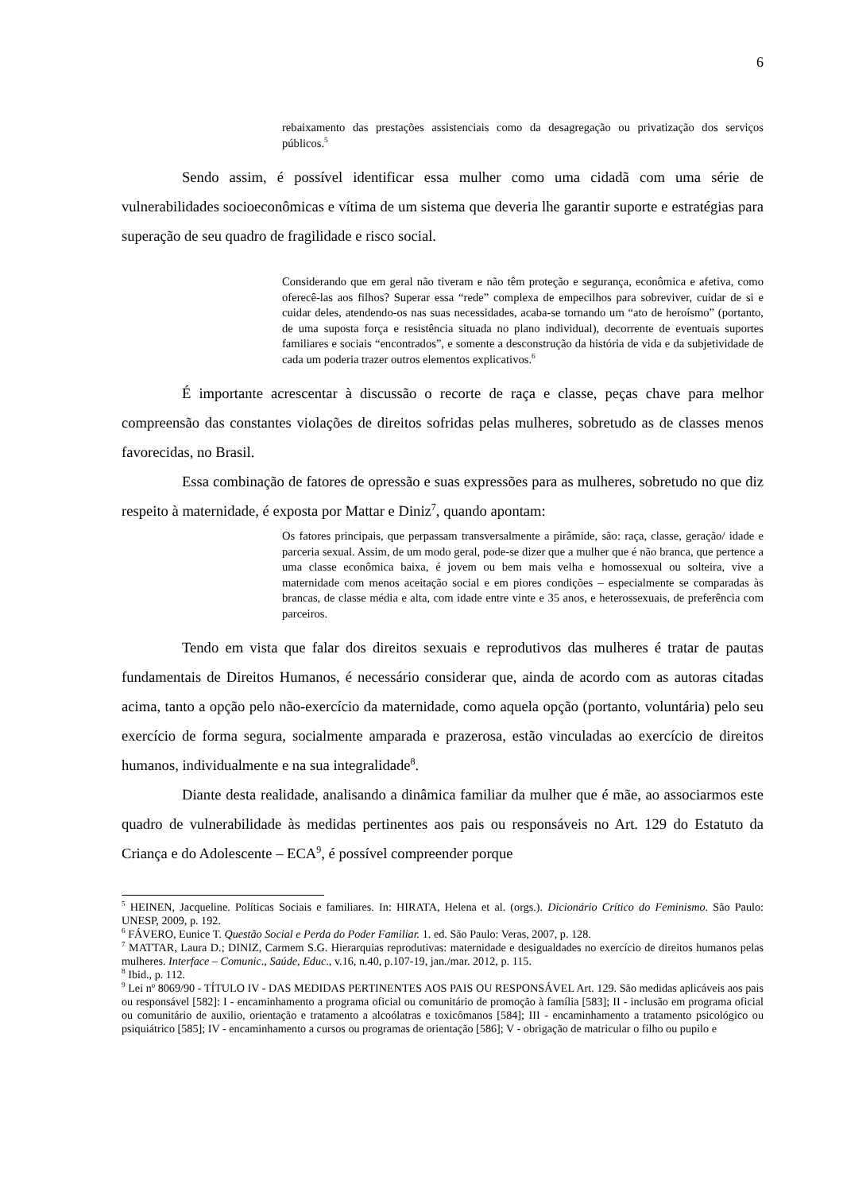6
rebaixamento das prestações assistenciais como da desagregação ou privatização dos serviços públicos.<sup>5</sup>
Sendo assim, é possível identificar essa mulher como uma cidadã com uma série de vulnerabilidades socioeconômicas e vítima de um sistema que deveria lhe garantir suporte e estratégias para superação de seu quadro de fragilidade e risco social.
Considerando que em geral não tiveram e não têm proteção e segurança, econômica e afetiva, como oferecê-las aos filhos? Superar essa “rede” complexa de empecilhos para sobreviver, cuidar de si e cuidar deles, atendendo-os nas suas necessidades, acaba-se tornando um “ato de heroísmo” (portanto, de uma suposta força e resistência situada no plano individual), decorrente de eventuais suportes familiares e sociais “encontrados”, e somente a desconstrução da história de vida e da subjetividade de cada um poderia trazer outros elementos explicativos.<sup>6</sup>
É importante acrescentar à discussão o recorte de raça e classe, peças chave para melhor compreensão das constantes violações de direitos sofridas pelas mulheres, sobretudo as de classes menos favorecidas, no Brasil.
Essa combinação de fatores de opressão e suas expressões para as mulheres, sobretudo no que diz respeito à maternidade, é exposta por Mattar e Diniz<sup>7</sup>, quando apontam:
Os fatores principais, que perpassam transversalmente a pirâmide, são: raça, classe, geração/ idade e parceria sexual. Assim, de um modo geral, pode-se dizer que a mulher que é não branca, que pertence a uma classe econômica baixa, é jovem ou bem mais velha e homossexual ou solteira, vive a maternidade com menos aceitação social e em piores condições – especialmente se comparadas às brancas, de classe média e alta, com idade entre vinte e 35 anos, e heterossexuais, de preferência com parceiros.
Tendo em vista que falar dos direitos sexuais e reprodutivos das mulheres é tratar de pautas fundamentais de Direitos Humanos, é necessário considerar que, ainda de acordo com as autoras citadas acima, tanto a opção pelo não-exercício da maternidade, como aquela opção (portanto, voluntária) pelo seu exercício de forma segura, socialmente amparada e prazerosa, estão vinculadas ao exercício de direitos humanos, individualmente e na sua integralidade<sup>8</sup>.
Diante desta realidade, analisando a dinâmica familiar da mulher que é mãe, ao associarmos este quadro de vulnerabilidade às medidas pertinentes aos pais ou responsáveis no Art. 129 do Estatuto da Criança e do Adolescente – ECA<sup>9</sup>, é possível compreender porque
<sup>5</sup> HEINEN, Jacqueline. Políticas Sociais e familiares. In: HIRATA, Helena et al. (orgs.). Dicionário Crítico do Feminismo. São Paulo: UNESP, 2009, p. 192.
<sup>6</sup> FÁVERO, Eunice T. Questão Social e Perda do Poder Familiar. 1. ed. São Paulo: Veras, 2007, p. 128.
<sup>7</sup> MATTAR, Laura D.; DINIZ, Carmem S.G. Hierarquias reprodutivas: maternidade e desigualdades no exercício de direitos humanos pelas mulheres. Interface – Comunic., Saúde, Educ., v.16, n.40, p.107-19, jan./mar. 2012, p. 115.
<sup>8</sup> Ibid., p. 112.
<sup>9</sup> Lei nº 8069/90 - TÍTULO IV - DAS MEDIDAS PERTINENTES AOS PAIS OU RESPONSÁVEL Art. 129. São medidas aplicáveis aos pais ou responsável [582]: I - encaminhamento a programa oficial ou comunitário de promoção à família [583]; II - inclusão em programa oficial ou comunitário de auxilio, orientação e tratamento a alcoólatras e toxicômanos [584]; III - encaminhamento a tratamento psicológico ou psiquiátrico [585]; IV - encaminhamento a cursos ou programas de orientação [586]; V - obrigação de matricular o filho ou pupilo e